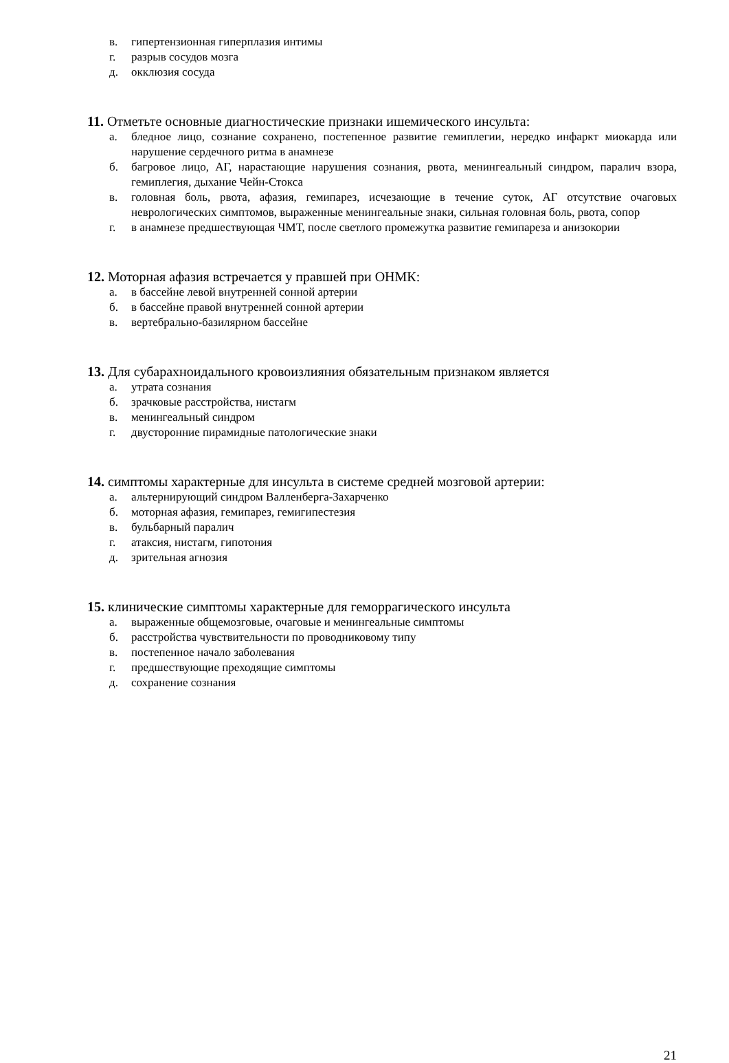в. гипертензионная гиперплазия интимы
г. разрыв сосудов мозга
д. окклюзия сосуда
11. Отметьте основные диагностические признаки ишемического инсульта:
а. бледное лицо, сознание сохранено, постепенное развитие гемиплегии, нередко инфаркт миокарда или нарушение сердечного ритма в анамнезе
б. багровое лицо, АГ, нарастающие нарушения сознания, рвота, менингеальный синдром, паралич взора, гемиплегия, дыхание Чейн-Стокса
в. головная боль, рвота, афазия, гемипарез, исчезающие в течение суток, АГ отсутствие очаговых неврологических симптомов, выраженные менингеальные знаки, сильная головная боль, рвота, сопор
г. в анамнезе предшествующая ЧМТ, после светлого промежутка развитие гемипареза и анизокории
12. Моторная афазия встречается у правшей при ОНМК:
а. в бассейне левой внутренней сонной артерии
б. в бассейне правой внутренней сонной артерии
в. вертебрально-базилярном бассейне
13. Для субарахноидального кровоизлияния обязательным признаком является
а. утрата сознания
б. зрачковые расстройства, нистагм
в. менингеальный синдром
г. двусторонние пирамидные патологические знаки
14. симптомы характерные для инсульта в системе средней мозговой артерии:
а. альтернирующий синдром Валленберга-Захарченко
б. моторная афазия, гемипарез, гемигипестезия
в. бульбарный паралич
г. атаксия, нистагм, гипотония
д. зрительная агнозия
15. клинические симптомы характерные для геморрагического инсульта
а. выраженные общемозговые, очаговые и менингеальные симптомы
б. расстройства чувствительности по проводниковому типу
в. постепенное начало заболевания
г. предшествующие преходящие симптомы
д. сохранение сознания
21